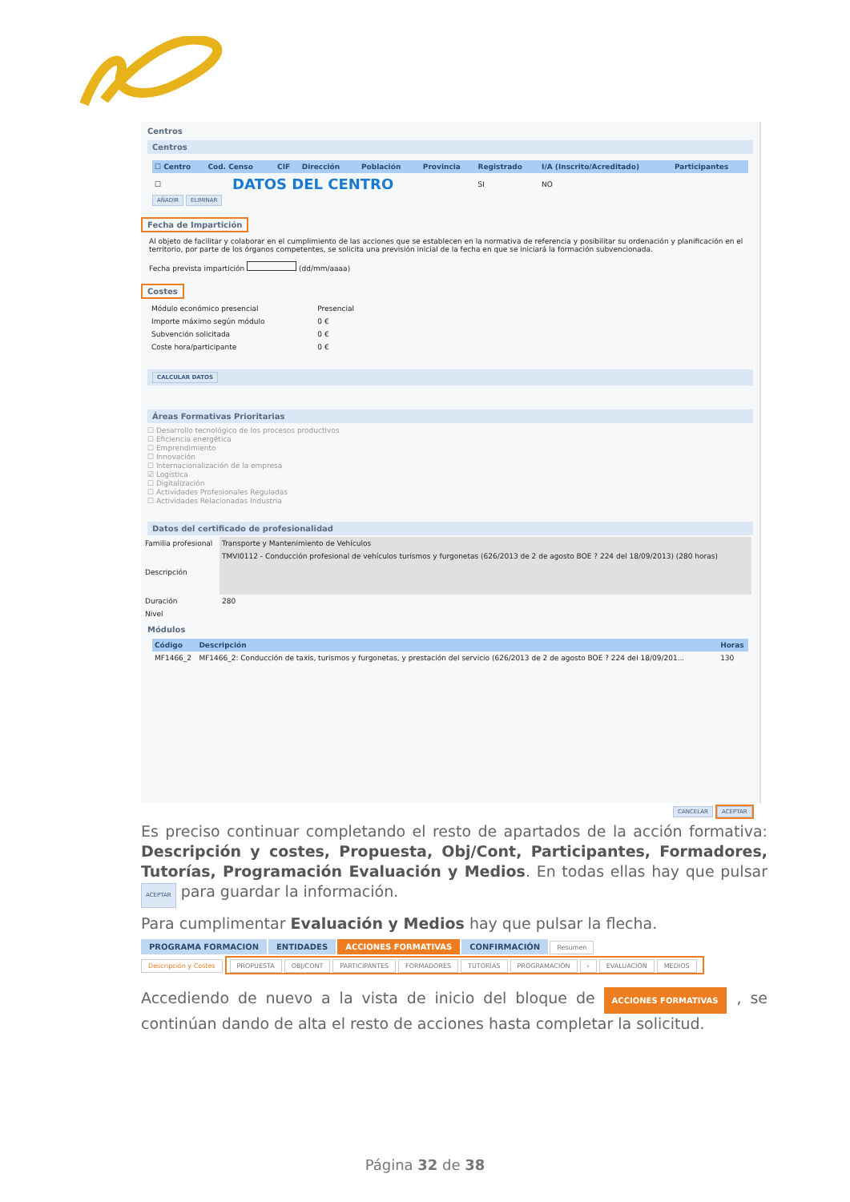Centros
Centros
| ☐ Centro | Cod. Censo | CIF | Dirección | Población | Provincia | Registrado | I/A (Inscrito/Acreditado) | Participantes |
| --- | --- | --- | --- | --- | --- | --- | --- | --- |
| ☐ | DATOS DEL CENTRO | | | | | SI | NO | |
AÑADIR ELIMINAR
Fecha de Impartición
Al objeto de facilitar y colaborar en el cumplimiento de las acciones que se establecen en la normativa de referencia y posibilitar su ordenación y planificación en el territorio, por parte de los órganos competentes, se solicita una previsión inicial de la fecha en que se iniciará la formación subvencionada.
Fecha prevista impartición (dd/mm/aaaa)
Costes
| Módulo económico presencial | Presencial |
| Importe máximo según módulo | 0 € |
| Subvención solicitada | 0 € |
| Coste hora/participante | 0 € |
CALCULAR DATOS
Áreas Formativas Prioritarias
☐ Desarrollo tecnológico de los procesos productivos
☐ Eficiencia energética
☐ Emprendimiento
☐ Innovación
☐ Internacionalización de la empresa
☑ Logística
☐ Digitalización
☐ Actividades Profesionales Reguladas
☐ Actividades Relacionadas Industria
Datos del certificado de profesionalidad
| Familia profesional | Transporte y Mantenimiento de Vehículos |
| Descripción | TMVI0112 - Conducción profesional de vehículos turismos y furgonetas (626/2013 de 2 de agosto BOE ? 224 del 18/09/2013) (280 horas) |
| Duración | 280 |
| Nivel | |
Módulos
| Código | Descripción | Horas |
| --- | --- | --- |
| MF1466_2 | MF1466_2: Conducción de taxis, turismos y furgonetas, y prestación del servicio (626/2013 de 2 de agosto BOE ? 224 del 18/09/201... | 130 |
CANCELAR ACEPTAR
Es preciso continuar completando el resto de apartados de la acción formativa: Descripción y costes, Propuesta, Obj/Cont, Participantes, Formadores, Tutorías, Programación Evaluación y Medios. En todas ellas hay que pulsar ACEPTAR para guardar la información.
Para cumplimentar Evaluación y Medios hay que pulsar la flecha.
PROGRAMA FORMACION ENTIDADES ACCIONES FORMATIVAS CONFIRMACIÓN Resumen
Descripción y Costes PROPUESTA OBJ/CONT PARTICIPANTES FORMADORES TUTORÍAS PROGRAMACIÓN › EVALUACIÓN MEDIOS
Accediendo de nuevo a la vista de inicio del bloque de ACCIONES FORMATIVAS , se continúan dando de alta el resto de acciones hasta completar la solicitud.
Página 32 de 38